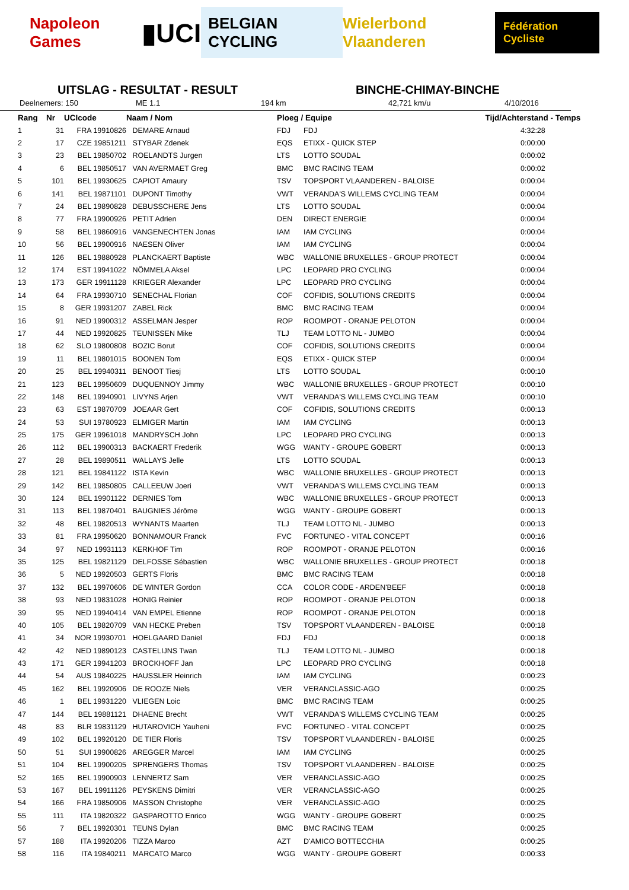Napoleon Games
▮UCI
BELGIAN CYCLING
Wielerbond Vlaanderen
Fédération Cycliste
UITSLAG - RESULTAT - RESULT BINCHE-CHIMAY-BINCHE
Deelnemers: 150 ME 1.1 194 km 42,721 km/u 4/10/2016
| Rang | Nr | UCIcode | Naam / Nom | Ploeg / Equipe | | Tijd/Achterstand - Temps |
| --- | --- | --- | --- | --- | --- | --- |
| 1 | 31 | FRA 19910826 | DEMARE Arnaud | FDJ | FDJ | 4:32:28 |
| 2 | 17 | CZE 19851211 | STYBAR Zdenek | EQS | ETIXX - QUICK STEP | 0:00:00 |
| 3 | 23 | BEL 19850702 | ROELANDTS Jurgen | LTS | LOTTO SOUDAL | 0:00:02 |
| 4 | 6 | BEL 19850517 | VAN AVERMAET Greg | BMC | BMC RACING TEAM | 0:00:02 |
| 5 | 101 | BEL 19930625 | CAPIOT Amaury | TSV | TOPSPORT VLAANDEREN - BALOISE | 0:00:04 |
| 6 | 141 | BEL 19871101 | DUPONT Timothy | VWT | VERANDA'S WILLEMS CYCLING TEAM | 0:00:04 |
| 7 | 24 | BEL 19890828 | DEBUSSCHERE Jens | LTS | LOTTO SOUDAL | 0:00:04 |
| 8 | 77 | FRA 19900926 | PETIT Adrien | DEN | DIRECT ENERGIE | 0:00:04 |
| 9 | 58 | BEL 19860916 | VANGENECHTEN Jonas | IAM | IAM CYCLING | 0:00:04 |
| 10 | 56 | BEL 19900916 | NAESEN Oliver | IAM | IAM CYCLING | 0:00:04 |
| 11 | 126 | BEL 19880928 | PLANCKAERT Baptiste | WBC | WALLONIE BRUXELLES - GROUP PROTECT | 0:00:04 |
| 12 | 174 | EST 19941022 | NÕMMELA Aksel | LPC | LEOPARD PRO CYCLING | 0:00:04 |
| 13 | 173 | GER 19911128 | KRIEGER Alexander | LPC | LEOPARD PRO CYCLING | 0:00:04 |
| 14 | 64 | FRA 19930710 | SENECHAL Florian | COF | COFIDIS, SOLUTIONS CREDITS | 0:00:04 |
| 15 | 8 | GER 19931207 | ZABEL Rick | BMC | BMC RACING TEAM | 0:00:04 |
| 16 | 91 | NED 19900312 | ASSELMAN Jesper | ROP | ROOMPOT - ORANJE PELOTON | 0:00:04 |
| 17 | 44 | NED 19920825 | TEUNISSEN Mike | TLJ | TEAM LOTTO NL - JUMBO | 0:00:04 |
| 18 | 62 | SLO 19800808 | BOZIC Borut | COF | COFIDIS, SOLUTIONS CREDITS | 0:00:04 |
| 19 | 11 | BEL 19801015 | BOONEN Tom | EQS | ETIXX - QUICK STEP | 0:00:04 |
| 20 | 25 | BEL 19940311 | BENOOT Tiesj | LTS | LOTTO SOUDAL | 0:00:10 |
| 21 | 123 | BEL 19950609 | DUQUENNOY Jimmy | WBC | WALLONIE BRUXELLES - GROUP PROTECT | 0:00:10 |
| 22 | 148 | BEL 19940901 | LIVYNS Arjen | VWT | VERANDA'S WILLEMS CYCLING TEAM | 0:00:10 |
| 23 | 63 | EST 19870709 | JOEAAR Gert | COF | COFIDIS, SOLUTIONS CREDITS | 0:00:13 |
| 24 | 53 | SUI 19780923 | ELMIGER Martin | IAM | IAM CYCLING | 0:00:13 |
| 25 | 175 | GER 19961018 | MANDRYSCH John | LPC | LEOPARD PRO CYCLING | 0:00:13 |
| 26 | 112 | BEL 19900313 | BACKAERT Frederik | WGG | WANTY - GROUPE GOBERT | 0:00:13 |
| 27 | 28 | BEL 19890511 | WALLAYS Jelle | LTS | LOTTO SOUDAL | 0:00:13 |
| 28 | 121 | BEL 19841122 | ISTA Kevin | WBC | WALLONIE BRUXELLES - GROUP PROTECT | 0:00:13 |
| 29 | 142 | BEL 19850805 | CALLEEUW Joeri | VWT | VERANDA'S WILLEMS CYCLING TEAM | 0:00:13 |
| 30 | 124 | BEL 19901122 | DERNIES Tom | WBC | WALLONIE BRUXELLES - GROUP PROTECT | 0:00:13 |
| 31 | 113 | BEL 19870401 | BAUGNIES Jérôme | WGG | WANTY - GROUPE GOBERT | 0:00:13 |
| 32 | 48 | BEL 19820513 | WYNANTS Maarten | TLJ | TEAM LOTTO NL - JUMBO | 0:00:13 |
| 33 | 81 | FRA 19950620 | BONNAMOUR Franck | FVC | FORTUNEO - VITAL CONCEPT | 0:00:16 |
| 34 | 97 | NED 19931113 | KERKHOF Tim | ROP | ROOMPOT - ORANJE PELOTON | 0:00:16 |
| 35 | 125 | BEL 19821129 | DELFOSSE Sébastien | WBC | WALLONIE BRUXELLES - GROUP PROTECT | 0:00:18 |
| 36 | 5 | NED 19920503 | GERTS Floris | BMC | BMC RACING TEAM | 0:00:18 |
| 37 | 132 | BEL 19970606 | DE WINTER Gordon | CCA | COLOR CODE - ARDEN'BEEF | 0:00:18 |
| 38 | 93 | NED 19831028 | HONIG Reinier | ROP | ROOMPOT - ORANJE PELOTON | 0:00:18 |
| 39 | 95 | NED 19940414 | VAN EMPEL Etienne | ROP | ROOMPOT - ORANJE PELOTON | 0:00:18 |
| 40 | 105 | BEL 19820709 | VAN HECKE Preben | TSV | TOPSPORT VLAANDEREN - BALOISE | 0:00:18 |
| 41 | 34 | NOR 19930701 | HOELGAARD Daniel | FDJ | FDJ | 0:00:18 |
| 42 | 42 | NED 19890123 | CASTELIJNS Twan | TLJ | TEAM LOTTO NL - JUMBO | 0:00:18 |
| 43 | 171 | GER 19941203 | BROCKHOFF Jan | LPC | LEOPARD PRO CYCLING | 0:00:18 |
| 44 | 54 | AUS 19840225 | HAUSSLER Heinrich | IAM | IAM CYCLING | 0:00:23 |
| 45 | 162 | BEL 19920906 | DE ROOZE Niels | VER | VERANCLASSIC-AGO | 0:00:25 |
| 46 | 1 | BEL 19931220 | VLIEGEN Loic | BMC | BMC RACING TEAM | 0:00:25 |
| 47 | 144 | BEL 19881121 | DHAENE Brecht | VWT | VERANDA'S WILLEMS CYCLING TEAM | 0:00:25 |
| 48 | 83 | BLR 19831129 | HUTAROVICH Yauheni | FVC | FORTUNEO - VITAL CONCEPT | 0:00:25 |
| 49 | 102 | BEL 19920120 | DE TIER Floris | TSV | TOPSPORT VLAANDEREN - BALOISE | 0:00:25 |
| 50 | 51 | SUI 19900826 | AREGGER Marcel | IAM | IAM CYCLING | 0:00:25 |
| 51 | 104 | BEL 19900205 | SPRENGERS Thomas | TSV | TOPSPORT VLAANDEREN - BALOISE | 0:00:25 |
| 52 | 165 | BEL 19900903 | LENNERTZ Sam | VER | VERANCLASSIC-AGO | 0:00:25 |
| 53 | 167 | BEL 19911126 | PEYSKENS Dimitri | VER | VERANCLASSIC-AGO | 0:00:25 |
| 54 | 166 | FRA 19850906 | MASSON Christophe | VER | VERANCLASSIC-AGO | 0:00:25 |
| 55 | 111 | ITA 19820322 | GASPAROTTO Enrico | WGG | WANTY - GROUPE GOBERT | 0:00:25 |
| 56 | 7 | BEL 19920301 | TEUNS Dylan | BMC | BMC RACING TEAM | 0:00:25 |
| 57 | 188 | ITA 19920206 | TIZZA Marco | AZT | D'AMICO BOTTECCHIA | 0:00:25 |
| 58 | 116 | ITA 19840211 | MARCATO Marco | WGG | WANTY - GROUPE GOBERT | 0:00:33 |